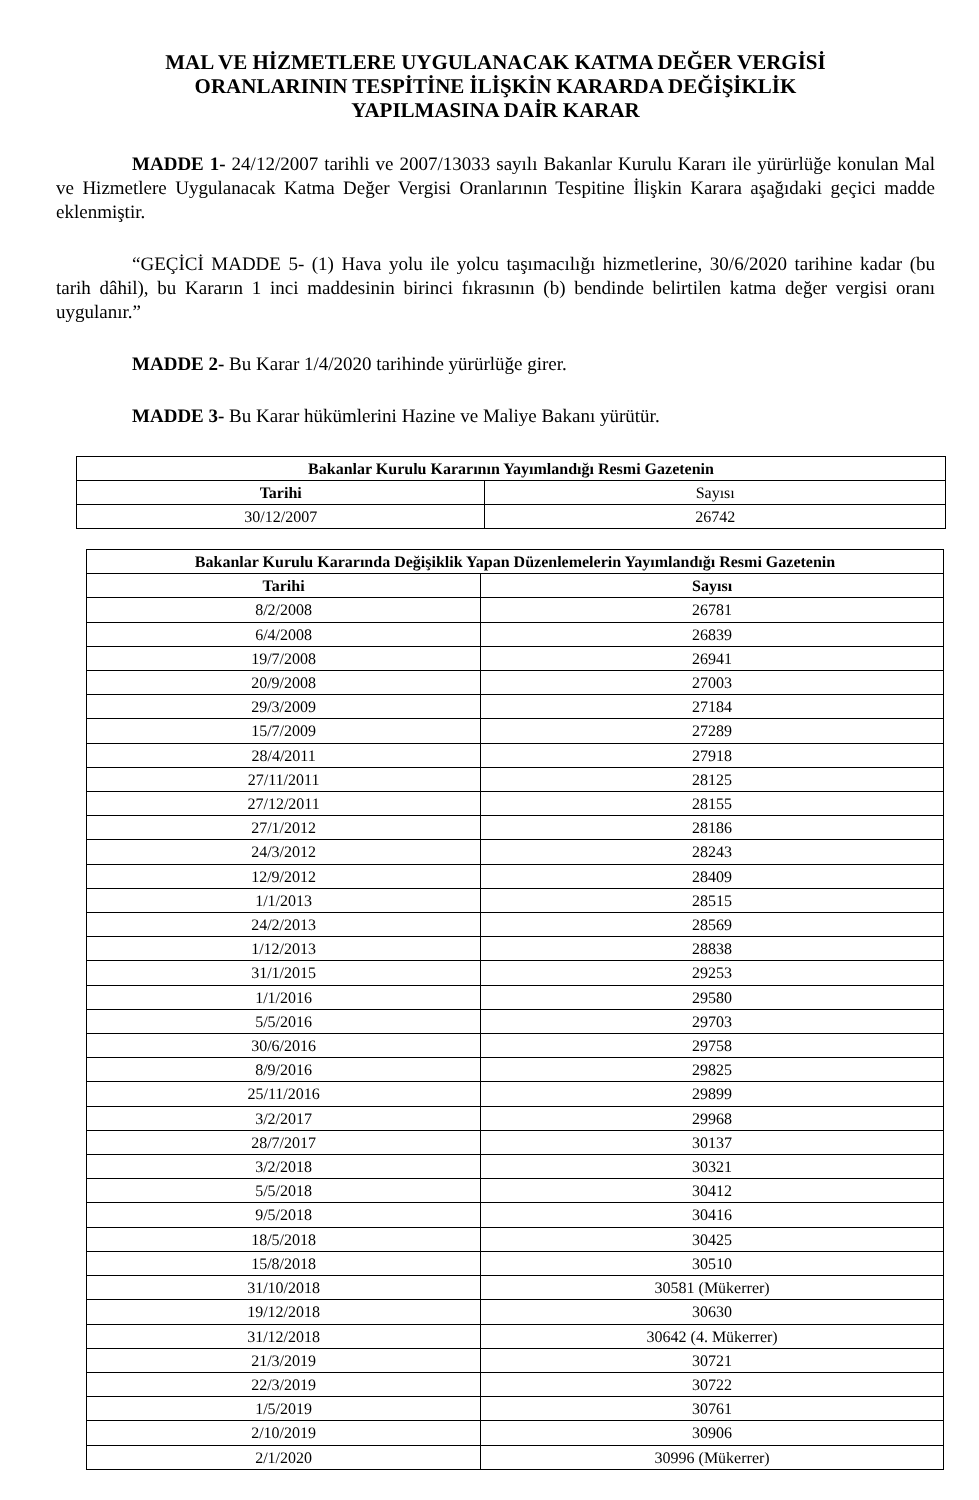MAL VE HİZMETLERE UYGULANACAK KATMA DEĞER VERGİSİ
ORANLARININ TESPİTİNE İLİŞKİN KARARDA DEĞİŞİKLİK
YAPILMASINA DAİR KARAR
MADDE 1- 24/12/2007 tarihli ve 2007/13033 sayılı Bakanlar Kurulu Kararı ile yürürlüğe konulan Mal ve Hizmetlere Uygulanacak Katma Değer Vergisi Oranlarının Tespitine İlişkin Karara aşağıdaki geçici madde eklenmiştir.
“GEÇİCİ MADDE 5- (1) Hava yolu ile yolcu taşımacılığı hizmetlerine, 30/6/2020 tarihine kadar (bu tarih dâhil), bu Kararın 1 inci maddesinin birinci fıkrasının (b) bendinde belirtilen katma değer vergisi oranı uygulanır.”
MADDE 2- Bu Karar 1/4/2020 tarihinde yürürlüğe girer.
MADDE 3- Bu Karar hükümlerini Hazine ve Maliye Bakanı yürütür.
| Bakanlar Kurulu Kararının Yayımlandığı Resmi Gazetenin | |
| --- | --- |
| Tarihi | Sayısı |
| 30/12/2007 | 26742 |
| Bakanlar Kurulu Kararında Değişiklik Yapan Düzenlemelerin Yayımlandığı Resmi Gazetenin | |
| --- | --- |
| Tarihi | Sayısı |
| 8/2/2008 | 26781 |
| 6/4/2008 | 26839 |
| 19/7/2008 | 26941 |
| 20/9/2008 | 27003 |
| 29/3/2009 | 27184 |
| 15/7/2009 | 27289 |
| 28/4/2011 | 27918 |
| 27/11/2011 | 28125 |
| 27/12/2011 | 28155 |
| 27/1/2012 | 28186 |
| 24/3/2012 | 28243 |
| 12/9/2012 | 28409 |
| 1/1/2013 | 28515 |
| 24/2/2013 | 28569 |
| 1/12/2013 | 28838 |
| 31/1/2015 | 29253 |
| 1/1/2016 | 29580 |
| 5/5/2016 | 29703 |
| 30/6/2016 | 29758 |
| 8/9/2016 | 29825 |
| 25/11/2016 | 29899 |
| 3/2/2017 | 29968 |
| 28/7/2017 | 30137 |
| 3/2/2018 | 30321 |
| 5/5/2018 | 30412 |
| 9/5/2018 | 30416 |
| 18/5/2018 | 30425 |
| 15/8/2018 | 30510 |
| 31/10/2018 | 30581 (Mükerrer) |
| 19/12/2018 | 30630 |
| 31/12/2018 | 30642 (4. Mükerrer) |
| 21/3/2019 | 30721 |
| 22/3/2019 | 30722 |
| 1/5/2019 | 30761 |
| 2/10/2019 | 30906 |
| 2/1/2020 | 30996 (Mükerrer) |